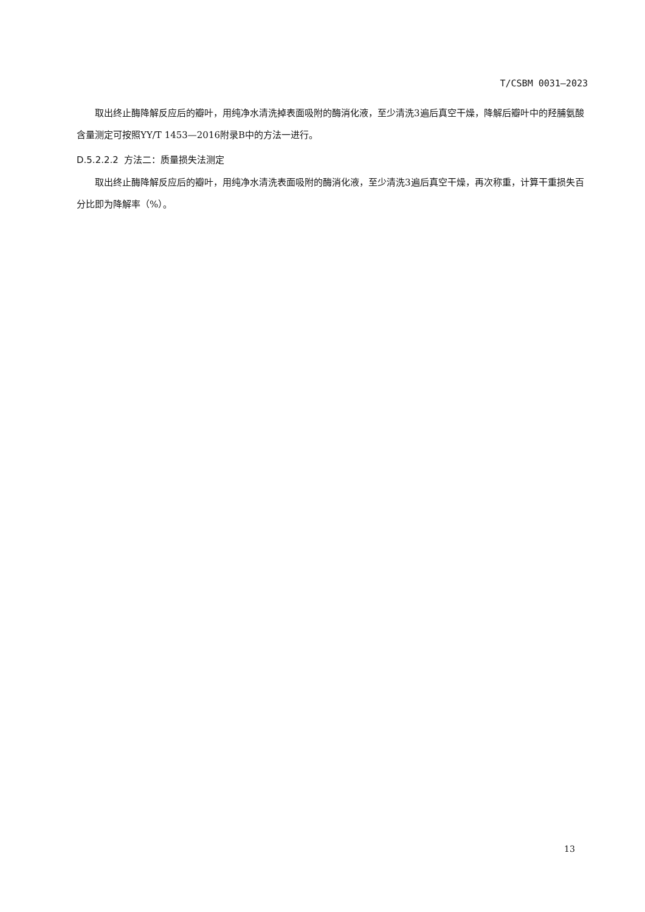T/CSBM 0031—2023
取出终止酶降解反应后的瓣叶，用纯净水清洗掉表面吸附的酶消化液，至少清洗3遍后真空干燥，降解后瓣叶中的羟脯氨酸含量测定可按照YY/T 1453—2016附录B中的方法一进行。
D.5.2.2.2 方法二：质量损失法测定
取出终止酶降解反应后的瓣叶，用纯净水清洗表面吸附的酶消化液，至少清洗3遍后真空干燥，再次称重，计算干重损失百分比即为降解率（%）。
13